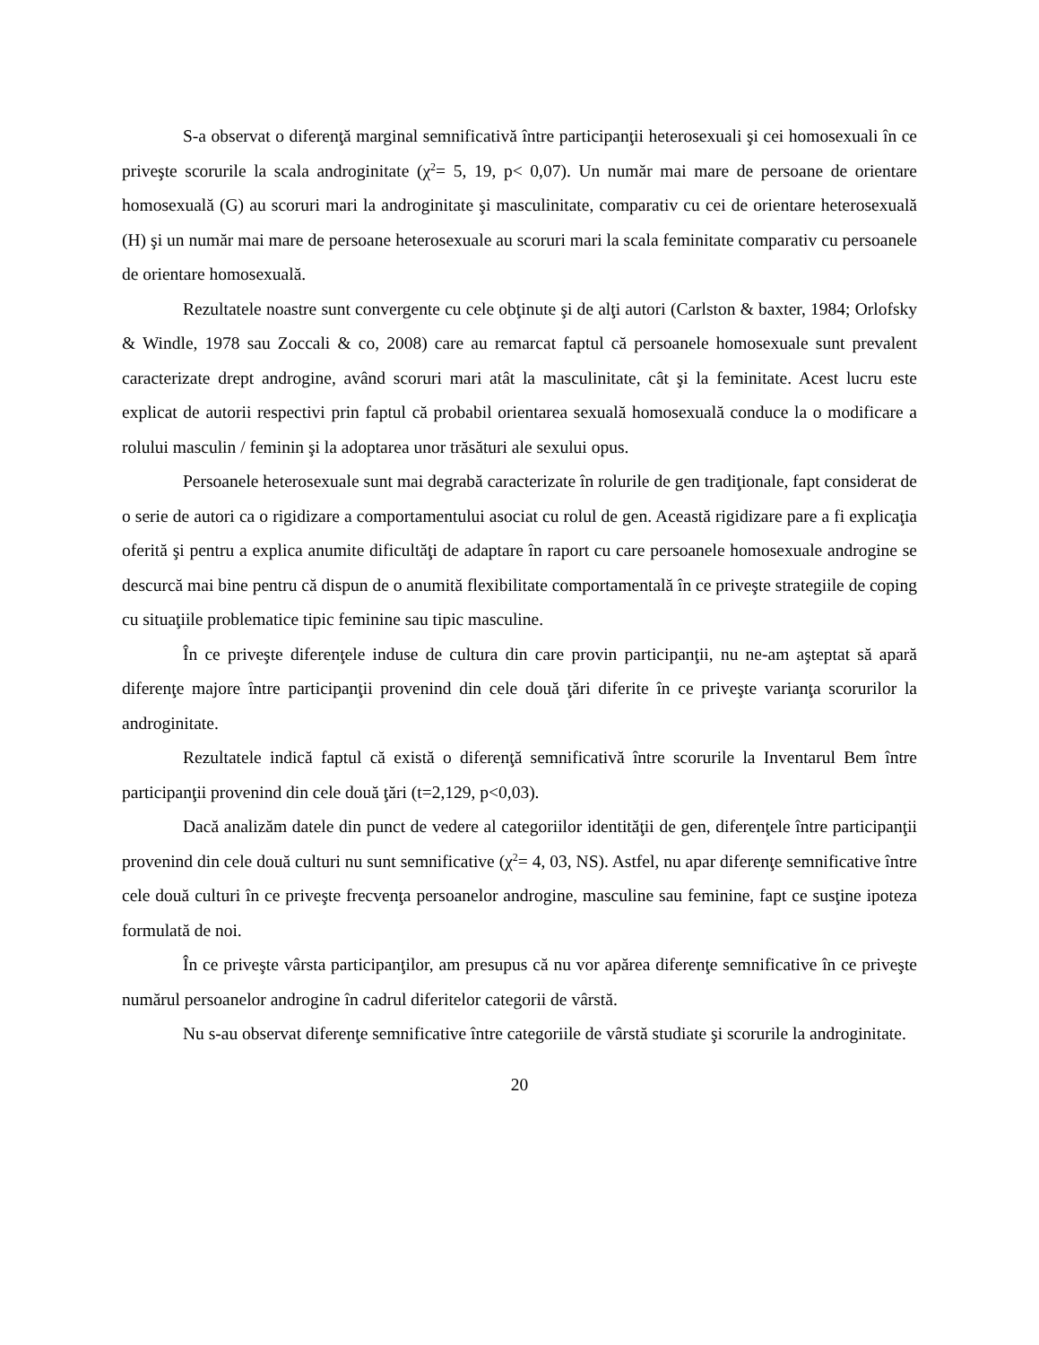S-a observat o diferenţă marginal semnificativă între participanţii heterosexuali şi cei homosexuali în ce priveşte scorurile la scala androginitate (χ<sup>2</sup>= 5, 19, p< 0,07). Un număr mai mare de persoane de orientare homosexuală (G) au scoruri mari la androginitate şi masculinitate, comparativ cu cei de orientare heterosexuală (H) şi un număr mai mare de persoane heterosexuale au scoruri mari la scala feminitate comparativ cu persoanele de orientare homosexuală.
Rezultatele noastre sunt convergente cu cele obţinute şi de alţi autori (Carlston & baxter, 1984; Orlofsky & Windle, 1978 sau Zoccali & co, 2008) care au remarcat faptul că persoanele homosexuale sunt prevalent caracterizate drept androgine, având scoruri mari atât la masculinitate, cât şi la feminitate. Acest lucru este explicat de autorii respectivi prin faptul că probabil orientarea sexuală homosexuală conduce la o modificare a rolului masculin / feminin şi la adoptarea unor trăsături ale sexului opus.
Persoanele heterosexuale sunt mai degrabă caracterizate în rolurile de gen tradiţionale, fapt considerat de o serie de autori ca o rigidizare a comportamentului asociat cu rolul de gen. Această rigidizare pare a fi explicaţia oferită şi pentru a explica anumite dificultăţi de adaptare în raport cu care persoanele homosexuale androgine se descurcă mai bine pentru că dispun de o anumită flexibilitate comportamentală în ce priveşte strategiile de coping cu situaţiile problematice tipic feminine sau tipic masculine.
În ce priveşte diferenţele induse de cultura din care provin participanţii, nu ne-am aşteptat să apară diferenţe majore între participanţii provenind din cele două ţări diferite în ce priveşte varianţa scorurilor la androginitate.
Rezultatele indică faptul că există o diferenţă semnificativă între scorurile la Inventarul Bem între participanţii provenind din cele două ţări (t=2,129, p<0,03).
Dacă analizăm datele din punct de vedere al categoriilor identităţii de gen, diferenţele între participanţii provenind din cele două culturi nu sunt semnificative (χ<sup>2</sup>= 4, 03, NS). Astfel, nu apar diferenţe semnificative între cele două culturi în ce priveşte frecvenţa persoanelor androgine, masculine sau feminine, fapt ce susţine ipoteza formulată de noi.
În ce priveşte vârsta participanţilor, am presupus că nu vor apărea diferenţe semnificative în ce priveşte numărul persoanelor androgine în cadrul diferitelor categorii de vârstă.
Nu s-au observat diferenţe semnificative între categoriile de vârstă studiate şi scorurile la androginitate.
20